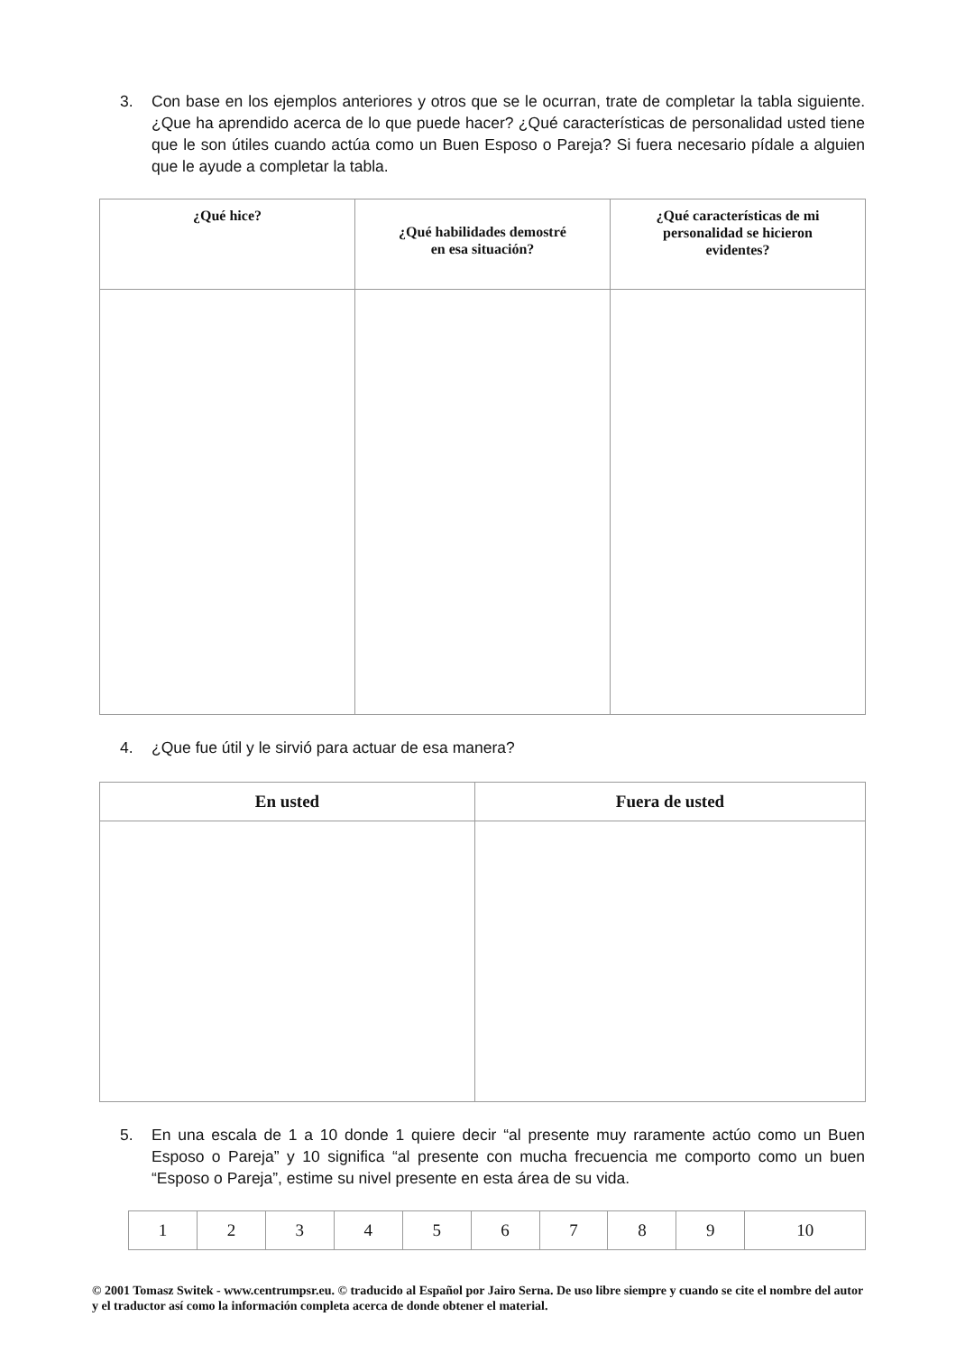3. Con base en los ejemplos anteriores y otros que se le ocurran, trate de completar la tabla siguiente. ¿Que ha aprendido acerca de lo que puede hacer? ¿Qué características de personalidad usted tiene que le son útiles cuando actúa como un Buen Esposo o Pareja? Si fuera necesario pídale a alguien que le ayude a completar la tabla.
| ¿Qué hice? | ¿Qué habilidades demostré en esa situación? | ¿Qué características de mi personalidad se hicieron evidentes? |
| --- | --- | --- |
4. ¿Que fue útil y le sirvió para actuar de esa manera?
| En usted | Fuera de usted |
| --- | --- |
5. En una escala de 1 a 10 donde 1 quiere decir “al presente muy raramente actúo como un Buen Esposo o Pareja” y 10 significa “al presente con mucha frecuencia me comporto como un buen “Esposo o Pareja”, estime su nivel presente en esta área de su vida.
| 1 | 2 | 3 | 4 | 5 | 6 | 7 | 8 | 9 | 10 |
© 2001 Tomasz Switek - www.centrumpsr.eu. © traducido al Español por Jairo Serna. De uso libre siempre y cuando se cite el nombre del autor y el traductor así como la información completa acerca de donde obtener el material.